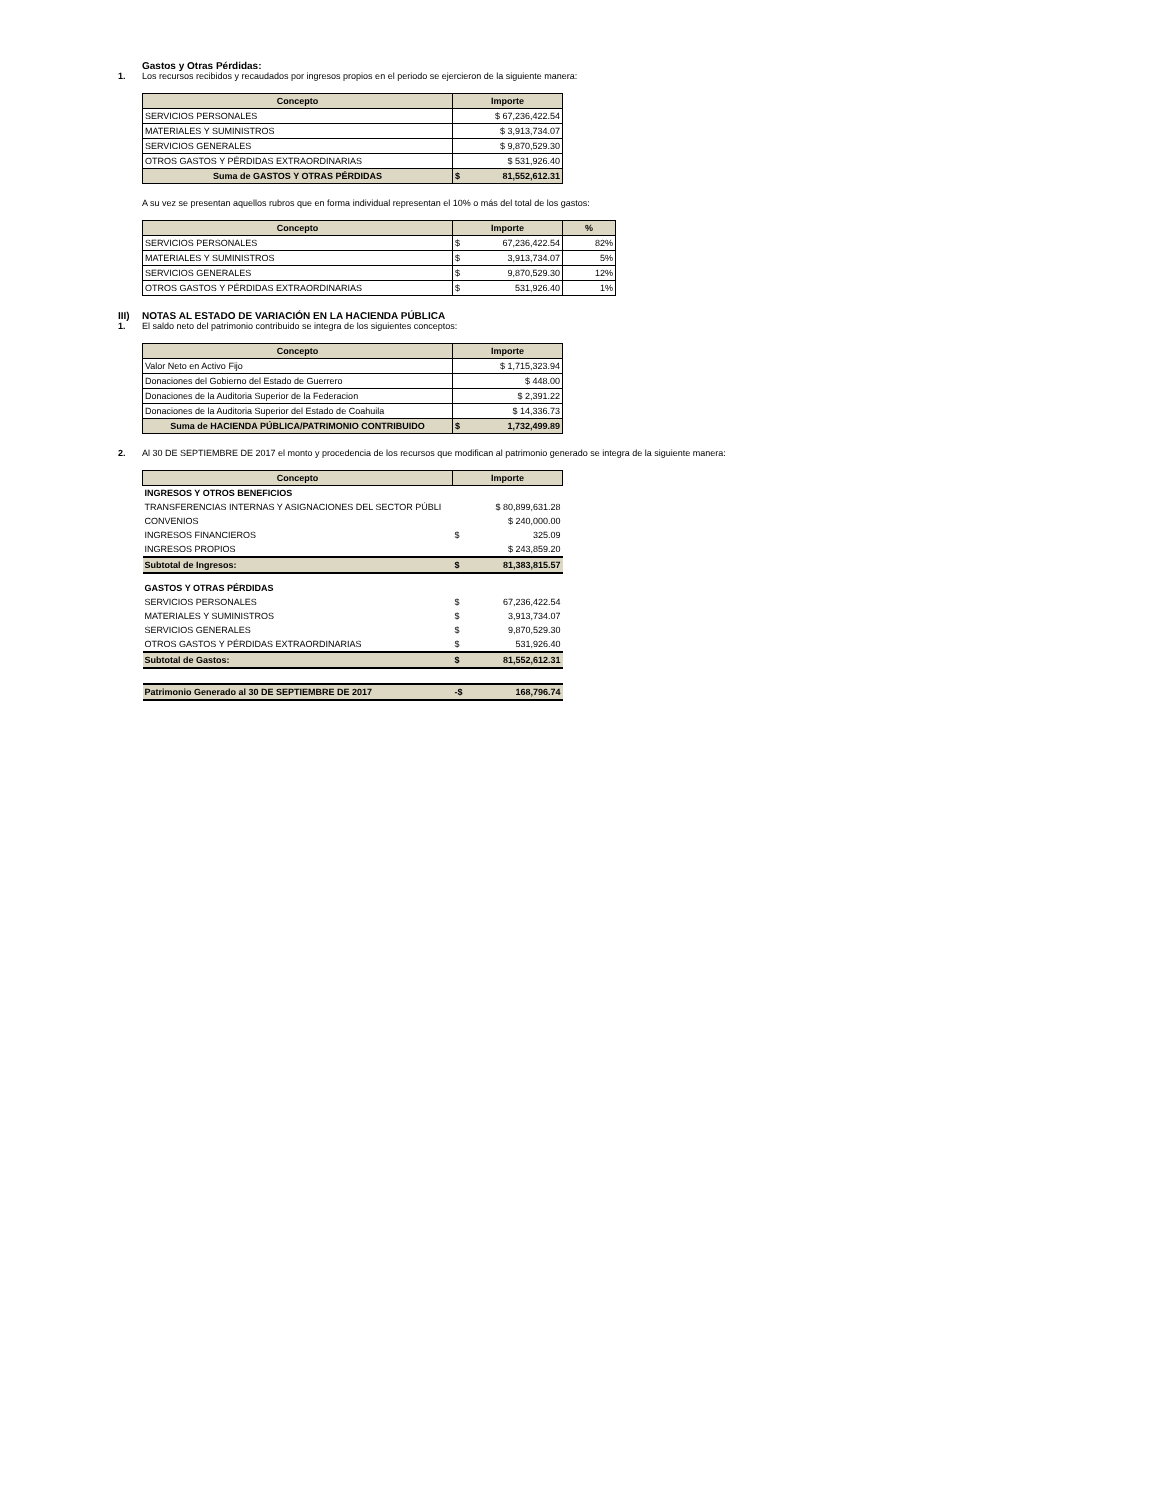Gastos y Otras Pérdidas:
1. Los recursos recibidos y recaudados por ingresos propios en el periodo se ejercieron de la siguiente manera:
| Concepto | Importe |
| --- | --- |
| SERVICIOS PERSONALES | $ 67,236,422.54 |
| MATERIALES Y SUMINISTROS | $ 3,913,734.07 |
| SERVICIOS GENERALES | $ 9,870,529.30 |
| OTROS GASTOS Y PÉRDIDAS EXTRAORDINARIAS | $ 531,926.40 |
| Suma de GASTOS Y OTRAS PÉRDIDAS | $ 81,552,612.31 |
A su vez se presentan aquellos rubros que en forma individual representan el 10% o más del total de los gastos:
| Concepto | Importe | % |
| --- | --- | --- |
| SERVICIOS PERSONALES | $ 67,236,422.54 | 82% |
| MATERIALES Y SUMINISTROS | $ 3,913,734.07 | 5% |
| SERVICIOS GENERALES | $ 9,870,529.30 | 12% |
| OTROS GASTOS Y PÉRDIDAS EXTRAORDINARIAS | $ 531,926.40 | 1% |
III) NOTAS AL ESTADO DE VARIACIÓN EN LA HACIENDA PÚBLICA
1. El saldo neto del patrimonio contribuido se integra de los siguientes conceptos:
| Concepto | Importe |
| --- | --- |
| Valor Neto en Activo Fijo | $ 1,715,323.94 |
| Donaciones del Gobierno del Estado de Guerrero | $ 448.00 |
| Donaciones de la Auditoria Superior de la Federacion | $ 2,391.22 |
| Donaciones de la Auditoria Superior del Estado de Coahuila | $ 14,336.73 |
| Suma de HACIENDA PÚBLICA/PATRIMONIO CONTRIBUIDO | $ 1,732,499.89 |
2. Al 30 DE SEPTIEMBRE DE 2017 el monto y procedencia de los recursos que modifican al patrimonio generado se integra de la siguiente manera:
| Concepto | Importe |
| --- | --- |
| INGRESOS Y OTROS BENEFICIOS | |
| TRANSFERENCIAS INTERNAS Y ASIGNACIONES DEL SECTOR PÚBLI | $ 80,899,631.28 |
| CONVENIOS | $ 240,000.00 |
| INGRESOS FINANCIEROS | $ 325.09 |
| INGRESOS PROPIOS | $ 243,859.20 |
| Subtotal de Ingresos: | $ 81,383,815.57 |
| GASTOS Y OTRAS PÉRDIDAS | |
| SERVICIOS PERSONALES | $ 67,236,422.54 |
| MATERIALES Y SUMINISTROS | $ 3,913,734.07 |
| SERVICIOS GENERALES | $ 9,870,529.30 |
| OTROS GASTOS Y PÉRDIDAS EXTRAORDINARIAS | $ 531,926.40 |
| Subtotal de Gastos: | $ 81,552,612.31 |
| Patrimonio Generado al 30 DE SEPTIEMBRE DE 2017 | -$ 168,796.74 |